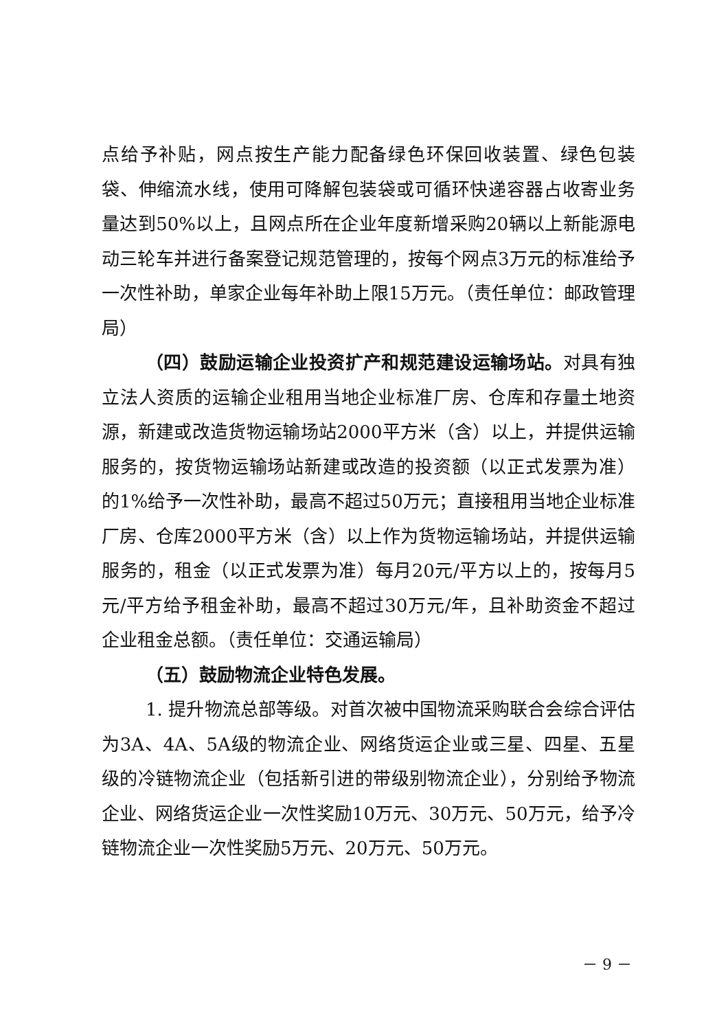点给予补贴，网点按生产能力配备绿色环保回收装置、绿色包装袋、伸缩流水线，使用可降解包装袋或可循环快递容器占收寄业务量达到50%以上，且网点所在企业年度新增采购20辆以上新能源电动三轮车并进行备案登记规范管理的，按每个网点3万元的标准给予一次性补助，单家企业每年补助上限15万元。（责任单位：邮政管理局）
（四）鼓励运输企业投资扩产和规范建设运输场站。对具有独立法人资质的运输企业租用当地企业标准厂房、仓库和存量土地资源，新建或改造货物运输场站2000平方米（含）以上，并提供运输服务的，按货物运输场站新建或改造的投资额（以正式发票为准）的1%给予一次性补助，最高不超过50万元；直接租用当地企业标准厂房、仓库2000平方米（含）以上作为货物运输场站，并提供运输服务的，租金（以正式发票为准）每月20元/平方以上的，按每月5元/平方给予租金补助，最高不超过30万元/年，且补助资金不超过企业租金总额。（责任单位：交通运输局）
（五）鼓励物流企业特色发展。
1. 提升物流总部等级。对首次被中国物流采购联合会综合评估为3A、4A、5A级的物流企业、网络货运企业或三星、四星、五星级的冷链物流企业（包括新引进的带级别物流企业），分别给予物流企业、网络货运企业一次性奖励10万元、30万元、50万元，给予冷链物流企业一次性奖励5万元、20万元、50万元。
－ 9 －